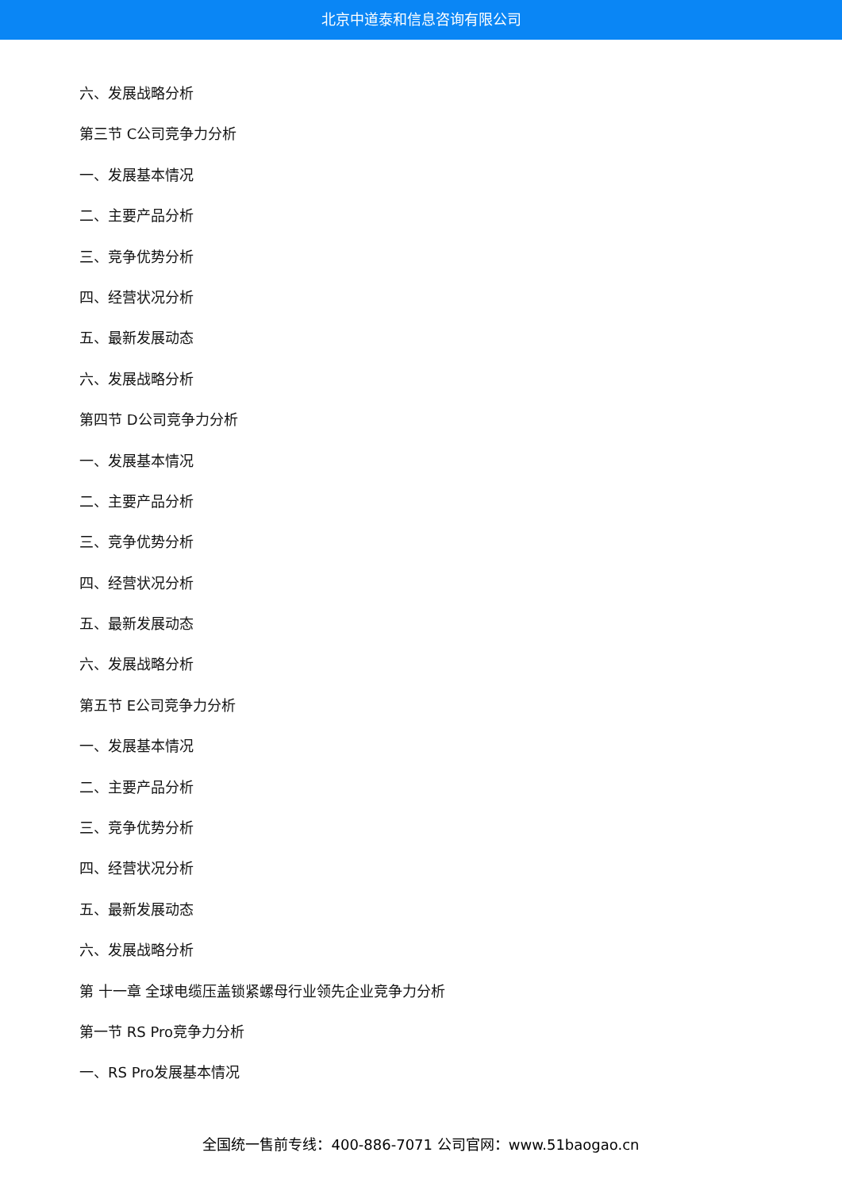北京中道泰和信息咨询有限公司
六、发展战略分析
第三节 C公司竞争力分析
一、发展基本情况
二、主要产品分析
三、竞争优势分析
四、经营状况分析
五、最新发展动态
六、发展战略分析
第四节 D公司竞争力分析
一、发展基本情况
二、主要产品分析
三、竞争优势分析
四、经营状况分析
五、最新发展动态
六、发展战略分析
第五节 E公司竞争力分析
一、发展基本情况
二、主要产品分析
三、竞争优势分析
四、经营状况分析
五、最新发展动态
六、发展战略分析
第 十一章 全球电缆压盖锁紧螺母行业领先企业竞争力分析
第一节 RS Pro竞争力分析
一、RS Pro发展基本情况
全国统一售前专线：400-886-7071 公司官网：www.51baogao.cn